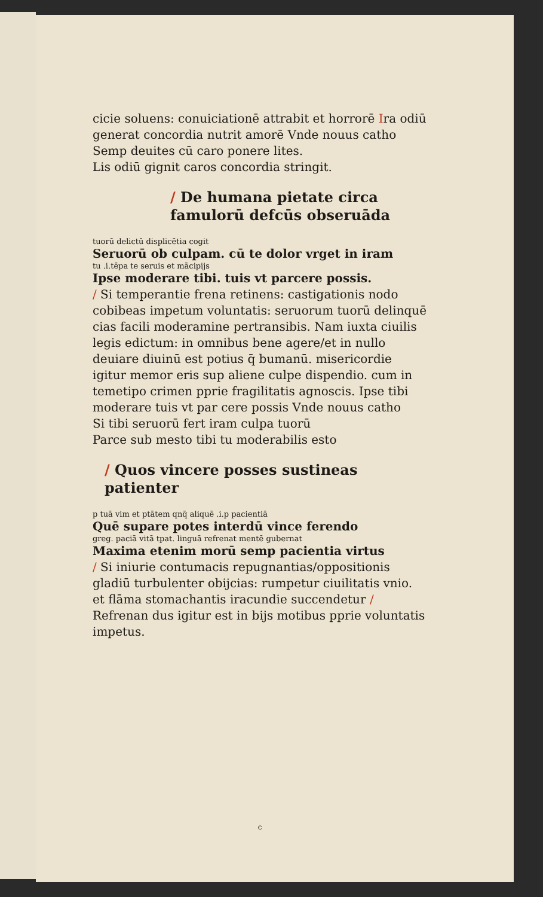cicie soluens: conuiciationē attrabit et horrorē Ira odiū generat concordia nutrit amorē Vnde nouus catho
Semp deuites cū caro ponere lites.
Lis odiū gignit caros concordia stringit.
/ De humana pietate circa famulorū defcūs obseruāda
tuorū delictū displicētia cogit
Seruorū ob culpam. cū te dolor vrget in iram
tu .i.tēpa te seruis et mācipijs
Ipse moderare tibi. tuis vt parcere possis.
/ Si temperantie frena retinens: castigationis nodo cobibeas impetum voluntatis: seruorum tuorū delinquē cias facili moderamine pertransibis. Nam iuxta ciuilis legis edictum: in omnibus bene agere/et in nullo deuiare diuinū est potius q̄ bumanū. misericordie igitur memor eris sup aliene culpe dispendio. cum in temetipo crimen pprie fragilitatis agnoscis. Ipse tibi moderare tuis vt par cere possis Vnde nouus catho
Si tibi seruorū fert iram culpa tuorū
Parce sub mesto tibi tu moderabilis esto
/ Quos vincere posses sustineas patienter
p tuā vim et ptātem qnq̄ aliquē .i.p pacientiā
Quē supare potes interdū vince ferendo
greg. paciā vitā tpat. linguā refrenat mentē gubernat
Maxima etenim morū semp pacientia virtus
/ Si iniurie contumacis repugnantias/oppositionis gladiū turbulenter obijcias: rumpetur ciuilitatis vnio. et flāma stomachantis iracundie succendetur / Refrenan dus igitur est in bijs motibus pprie voluntatis impetus.
c